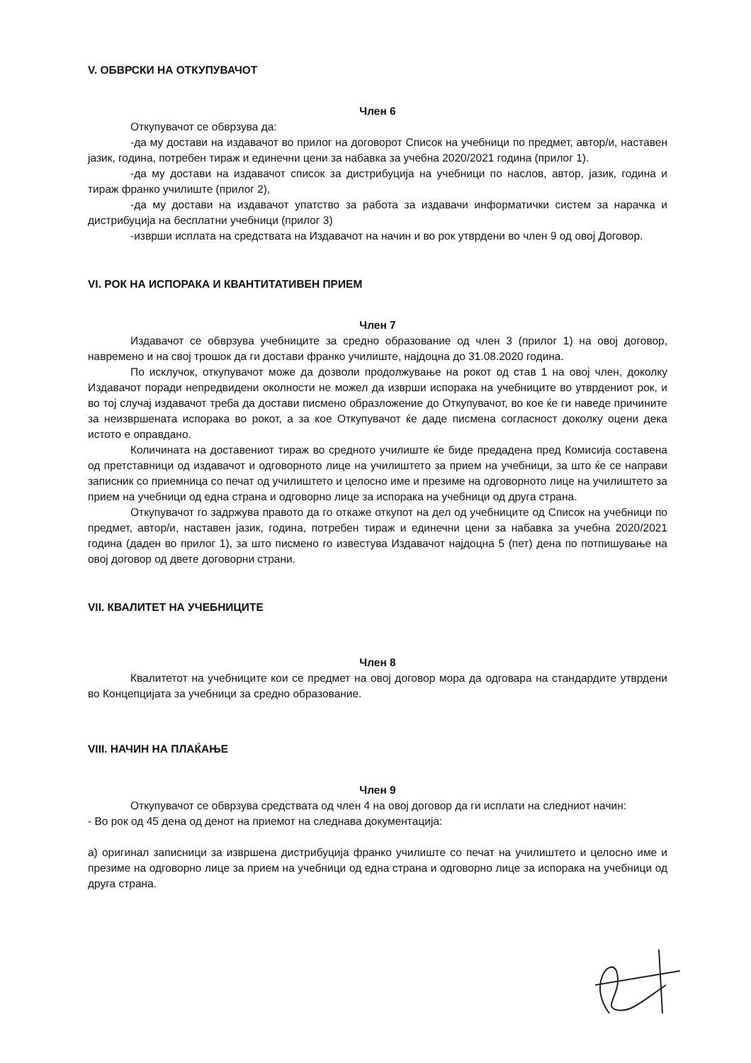V. ОБВРСКИ НА ОТКУПУВАЧОТ
Член 6
Откупувачот се обврзува да:
-да му достави на издавачот во прилог на договорот Список на учебници по предмет, автор/и, наставен јазик, година, потребен тираж и единечни цени за набавка за учебна 2020/2021 година (прилог 1).
-да му достави на издавачот список за дистрибуција на учебници по наслов, автор, јазик, година и тираж франко училиште (прилог 2),
-да му достави на издавачот упатство за работа за издавачи информатички систем за нарачка и дистрибуција на бесплатни учебници (прилог 3)
-изврши исплата на средствата на Издавачот на начин и во рок утврдени во член 9 од овој Договор.
VI. РОК НА ИСПОРАКА И КВАНТИТАТИВЕН ПРИЕМ
Член 7
Издавачот се обврзува учебниците за средно образование од член 3 (прилог 1) на овој договор, навремено и на свој трошок да ги достави франко училиште, најдоцна до 31.08.2020 година.
По исклучок, откупувачот може да дозволи продолжување на рокот од став 1 на овој член, доколку Издавачот поради непредвидени околности не можел да изврши испорака на учебниците во утврдениот рок, и во тој случај издавачот треба да достави писмено образложение до Откупувачот, во кое ќе ги наведе причините за неизвршената испорака во рокот, а за кое Откупувачот ќе даде писмена согласност доколку оцени дека истото е оправдано.
Количината на доставениот тираж во средното училиште ќе биде предадена пред Комисија составена од претставници од издавачот и одговорното лице на училиштето за прием на учебници, за што ќе се направи записник со приемница со печат од училиштето и целосно име и презиме на одговорното лице на училиштето за прием на учебници од една страна и одговорно лице за испорака на учебници од друга страна.
Откупувачот го задржува правото да го откаже откупот на дел од учебниците од Список на учебници по предмет, автор/и, наставен јазик, година, потребен тираж и единечни цени за набавка за учебна 2020/2021 година (даден во прилог 1), за што писмено го известува Издавачот најдоцна 5 (пет) дена по потпишување на овој договор од двете договорни страни.
VII. КВАЛИТЕТ НА УЧЕБНИЦИТЕ
Член 8
Квалитетот на учебниците кои се предмет на овој договор мора да одговара на стандардите утврдени во Концепцијата за учебници за средно образование.
VIII. НАЧИН НА ПЛАЌАЊЕ
Член 9
Откупувачот се обврзува средствата од член 4 на овој договор да ги исплати на следниот начин:
- Во рок од 45 дена од денот на приемот на следнава документација:
а) оригинал записници за извршена дистрибуција франко училиште со печат на училиштето и целосно име и презиме на одговорно лице за прием на учебници од една страна и одговорно лице за испорака на учебници од друга страна.